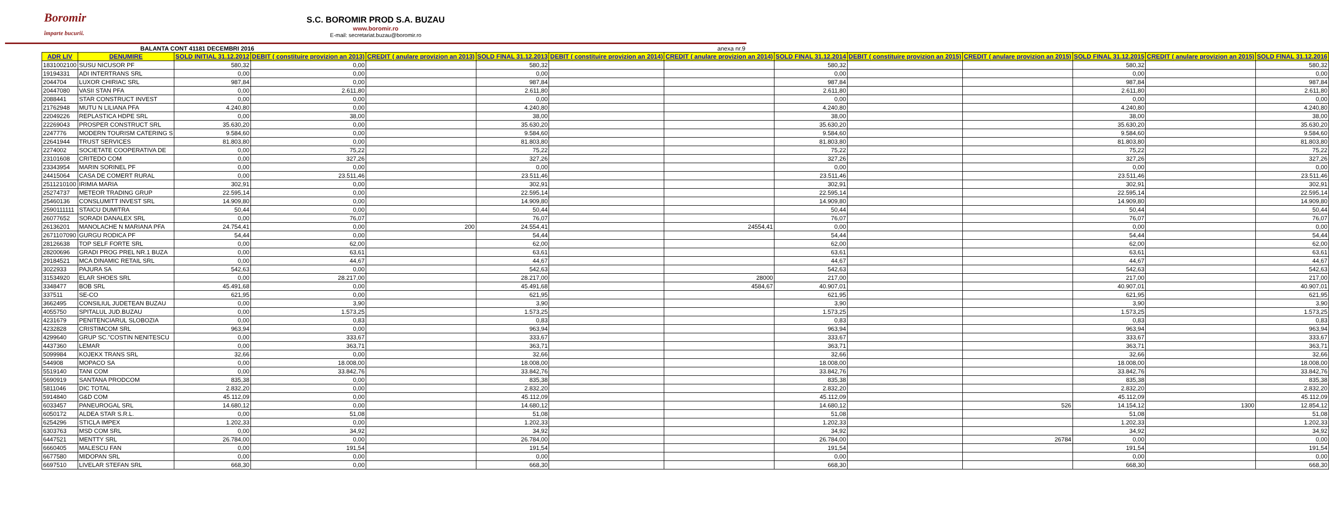Boromir
împarte bucurii.
S.C. BOROMIR PROD S.A. BUZAU
www.boromir.ro
E-mail: secretariat.buzau@boromir.ro
BALANTA CONT 41181 DECEMBRI 2016 anexa nr.9
| ADR LIV | DENUMIRE | SOLD INITIAL 31.12.2012 | DEBIT ( constituire provizion an 2013) | CREDIT ( anulare provizion an 2013) | SOLD FINAL 31.12.2013 | DEBIT ( constituire provizion an 2014) | CREDIT ( anulare provizion an 2014) | SOLD FINAL 31.12.2014 | DEBIT ( constituire provizion an 2015) | CREDIT ( anulare provizion an 2015) | SOLD FINAL 31.12.2015 | CREDIT ( anulare provizion an 2015) | SOLD FINAL 31.12.2016 |
| --- | --- | --- | --- | --- | --- | --- | --- | --- | --- | --- | --- | --- | --- |
| 1831002100 | SUSU NICUSOR PF | 580,32 | 0,00 | | 580,32 | | | 580,32 | | | 580,32 | | 580,32 |
| 19194331 | ADI INTERTRANS SRL | 0,00 | 0,00 | | 0,00 | | | 0,00 | | | 0,00 | | 0,00 |
| 2044704 | LUXOR CHIRIAC SRL | 987,84 | 0,00 | | 987,84 | | | 987,84 | | | 987,84 | | 987,84 |
| 20447080 | VASII STAN PFA | 0,00 | 2.611,80 | | 2.611,80 | | | 2.611,80 | | | 2.611,80 | | 2.611,80 |
| 2088441 | STAR CONSTRUCT INVEST | 0,00 | 0,00 | | 0,00 | | | 0,00 | | | 0,00 | | 0,00 |
| 21762948 | MUTU N LILIANA PFA | 4.240,80 | 0,00 | | 4.240,80 | | | 4.240,80 | | | 4.240,80 | | 4.240,80 |
| 22049226 | REPLASTICA HDPE SRL | 0,00 | 38,00 | | 38,00 | | | 38,00 | | | 38,00 | | 38,00 |
| 22269043 | PROSPER CONSTRUCT SRL | 35.630,20 | 0,00 | | 35.630,20 | | | 35.630,20 | | | 35.630,20 | | 35.630,20 |
| 2247776 | MODERN TOURISM CATERING S | 9.584,60 | 0,00 | | 9.584,60 | | | 9.584,60 | | | 9.584,60 | | 9.584,60 |
| 22641944 | TRUST SERVICES | 81.803,80 | 0,00 | | 81.803,80 | | | 81.803,80 | | | 81.803,80 | | 81.803,80 |
| 2274002 | SOCIETATE COOPERATIVA DE | 0,00 | 75,22 | | 75,22 | | | 75,22 | | | 75,22 | | 75,22 |
| 23101608 | CRITEDO COM | 0,00 | 327,26 | | 327,26 | | | 327,26 | | | 327,26 | | 327,26 |
| 23343954 | MARIN SORINEL PF | 0,00 | 0,00 | | 0,00 | | | 0,00 | | | 0,00 | | 0,00 |
| 24415064 | CASA DE COMERT RURAL | 0,00 | 23.511,46 | | 23.511,46 | | | 23.511,46 | | | 23.511,46 | | 23.511,46 |
| 2511210100 | IRIMIA MARIA | 302,91 | 0,00 | | 302,91 | | | 302,91 | | | 302,91 | | 302,91 |
| 25274737 | METEOR TRADING GRUP | 22.595,14 | 0,00 | | 22.595,14 | | | 22.595,14 | | | 22.595,14 | | 22.595,14 |
| 25460136 | CONSLUMITT INVEST SRL | 14.909,80 | 0,00 | | 14.909,80 | | | 14.909,80 | | | 14.909,80 | | 14.909,80 |
| 2590111111 | STAICU DUMITRA | 50,44 | 0,00 | | 50,44 | | | 50,44 | | | 50,44 | | 50,44 |
| 26077652 | SORADI DANALEX SRL | 0,00 | 76,07 | | 76,07 | | | 76,07 | | | 76,07 | | 76,07 |
| 26136201 | MANOLACHE N MARIANA PFA | 24.754,41 | 0,00 | 200 | 24.554,41 | | 24554,41 | 0,00 | | | 0,00 | | 0,00 |
| 2671107090 | GURGU RODICA PF | 54,44 | 0,00 | | 54,44 | | | 54,44 | | | 54,44 | | 54,44 |
| 28126638 | TOP SELF FORTE SRL | 0,00 | 62,00 | | 62,00 | | | 62,00 | | | 62,00 | | 62,00 |
| 28200696 | GRADI PROG PREL NR.1 BUZA | 0,00 | 63,61 | | 63,61 | | | 63,61 | | | 63,61 | | 63,61 |
| 29184521 | MCA DINAMIC RETAIL SRL | 0,00 | 44,67 | | 44,67 | | | 44,67 | | | 44,67 | | 44,67 |
| 3022933 | PAJURA SA | 542,63 | 0,00 | | 542,63 | | | 542,63 | | | 542,63 | | 542,63 |
| 31534920 | ELAR SHOES SRL | 0,00 | 28.217,00 | | 28.217,00 | | 28000 | 217,00 | | | 217,00 | | 217,00 |
| 3348477 | BOB SRL | 45.491,68 | 0,00 | | 45.491,68 | | 4584,67 | 40.907,01 | | | 40.907,01 | | 40.907,01 |
| 337511 | SE-CO | 621,95 | 0,00 | | 621,95 | | | 621,95 | | | 621,95 | | 621,95 |
| 3662495 | CONSILIUL JUDETEAN BUZAU | 0,00 | 3,90 | | 3,90 | | | 3,90 | | | 3,90 | | 3,90 |
| 4055750 | SPITALUL JUD.BUZAU | 0,00 | 1.573,25 | | 1.573,25 | | | 1.573,25 | | | 1.573,25 | | 1.573,25 |
| 4231679 | PENITENCIARUL SLOBOZIA | 0,00 | 0,83 | | 0,83 | | | 0,83 | | | 0,83 | | 0,83 |
| 4232828 | CRISTIMCOM SRL | 963,94 | 0,00 | | 963,94 | | | 963,94 | | | 963,94 | | 963,94 |
| 4299640 | GRUP SC."COSTIN NENITESCU | 0,00 | 333,67 | | 333,67 | | | 333,67 | | | 333,67 | | 333,67 |
| 4437360 | LEMAR | 0,00 | 363,71 | | 363,71 | | | 363,71 | | | 363,71 | | 363,71 |
| 5099984 | KOJEKX TRANS SRL | 32,66 | 0,00 | | 32,66 | | | 32,66 | | | 32,66 | | 32,66 |
| 544908 | MOPACO SA | 0,00 | 18.008,00 | | 18.008,00 | | | 18.008,00 | | | 18.008,00 | | 18.008,00 |
| 5519140 | TANI COM | 0,00 | 33.842,76 | | 33.842,76 | | | 33.842,76 | | | 33.842,76 | | 33.842,76 |
| 5690919 | SANTANA PRODCOM | 835,38 | 0,00 | | 835,38 | | | 835,38 | | | 835,38 | | 835,38 |
| 5811046 | DIC TOTAL | 2.832,20 | 0,00 | | 2.832,20 | | | 2.832,20 | | | 2.832,20 | | 2.832,20 |
| 5914840 | G&D COM | 45.112,09 | 0,00 | | 45.112,09 | | | 45.112,09 | | | 45.112,09 | | 45.112,09 |
| 6033457 | PANEUROGAL SRL | 14.680,12 | 0,00 | | 14.680,12 | | | 14.680,12 | | 526 | 14.154,12 | 1300 | 12.854,12 |
| 6050172 | ALDEA STAR S.R.L. | 0,00 | 51,08 | | 51,08 | | | 51,08 | | | 51,08 | | 51,08 |
| 6254296 | STICLA IMPEX | 1.202,33 | 0,00 | | 1.202,33 | | | 1.202,33 | | | 1.202,33 | | 1.202,33 |
| 6303763 | MSD COM SRL | 0,00 | 34,92 | | 34,92 | | | 34,92 | | | 34,92 | | 34,92 |
| 6447521 | MENTTY SRL | 26.784,00 | 0,00 | | 26.784,00 | | | 26.784,00 | | 26784 | 0,00 | | 0,00 |
| 6660405 | MALESCU FAN | 0,00 | 191,54 | | 191,54 | | | 191,54 | | | 191,54 | | 191,54 |
| 6677580 | MIDOPAN SRL | 0,00 | 0,00 | | 0,00 | | | 0,00 | | | 0,00 | | 0,00 |
| 6697510 | LIVELAR STEFAN SRL | 668,30 | 0,00 | | 668,30 | | | 668,30 | | | 668,30 | | 668,30 |